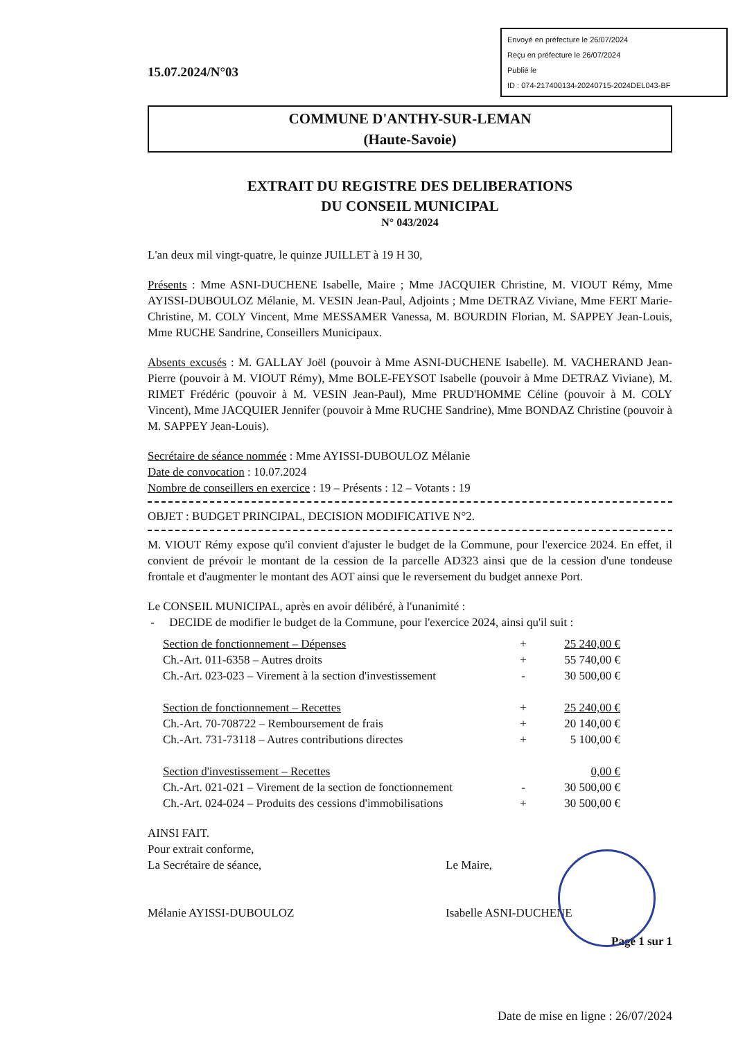15.07.2024/N°03
Envoyé en préfecture le 26/07/2024
Reçu en préfecture le 26/07/2024
Publié le
ID : 074-217400134-20240715-2024DEL043-BF
COMMUNE D'ANTHY-SUR-LEMAN
(Haute-Savoie)
EXTRAIT DU REGISTRE DES DELIBERATIONS
DU CONSEIL MUNICIPAL
N° 043/2024
L'an deux mil vingt-quatre, le quinze JUILLET à 19 H 30,
Présents : Mme ASNI-DUCHENE Isabelle, Maire ; Mme JACQUIER Christine, M. VIOUT Rémy, Mme AYISSI-DUBOULOZ Mélanie, M. VESIN Jean-Paul, Adjoints ; Mme DETRAZ Viviane, Mme FERT Marie-Christine, M. COLY Vincent, Mme MESSAMER Vanessa, M. BOURDIN Florian, M. SAPPEY Jean-Louis, Mme RUCHE Sandrine, Conseillers Municipaux.
Absents excusés : M. GALLAY Joël (pouvoir à Mme ASNI-DUCHENE Isabelle). M. VACHERAND Jean-Pierre (pouvoir à M. VIOUT Rémy), Mme BOLE-FEYSOT Isabelle (pouvoir à Mme DETRAZ Viviane), M. RIMET Frédéric (pouvoir à M. VESIN Jean-Paul), Mme PRUD'HOMME Céline (pouvoir à M. COLY Vincent), Mme JACQUIER Jennifer (pouvoir à Mme RUCHE Sandrine), Mme BONDAZ Christine (pouvoir à M. SAPPEY Jean-Louis).
Secrétaire de séance nommée : Mme AYISSI-DUBOULOZ Mélanie
Date de convocation : 10.07.2024
Nombre de conseillers en exercice : 19 – Présents : 12 – Votants : 19
OBJET : BUDGET PRINCIPAL, DECISION MODIFICATIVE N°2.
M. VIOUT Rémy expose qu'il convient d'ajuster le budget de la Commune, pour l'exercice 2024. En effet, il convient de prévoir le montant de la cession de la parcelle AD323 ainsi que de la cession d'une tondeuse frontale et d'augmenter le montant des AOT ainsi que le reversement du budget annexe Port.
Le CONSEIL MUNICIPAL, après en avoir délibéré, à l'unanimité :
- DECIDE de modifier le budget de la Commune, pour l'exercice 2024, ainsi qu'il suit :
| Section de fonctionnement – Dépenses | + | 25 240,00 € |
| Ch.-Art. 011-6358 – Autres droits | + | 55 740,00 € |
| Ch.-Art. 023-023 – Virement à la section d'investissement | - | 30 500,00 € |
| Section de fonctionnement – Recettes | + | 25 240,00 € |
| Ch.-Art. 70-708722 – Remboursement de frais | + | 20 140,00 € |
| Ch.-Art. 731-73118 – Autres contributions directes | + | 5 100,00 € |
| Section d'investissement – Recettes | | 0,00 € |
| Ch.-Art. 021-021 – Virement de la section de fonctionnement | - | 30 500,00 € |
| Ch.-Art. 024-024 – Produits des cessions d'immobilisations | + | 30 500,00 € |
AINSI FAIT.
Pour extrait conforme,
La Secrétaire de séance,
Mélanie AYISSI-DUBOULOZ
Le Maire,
Isabelle ASNI-DUCHENE
Page 1 sur 1
Date de mise en ligne : 26/07/2024